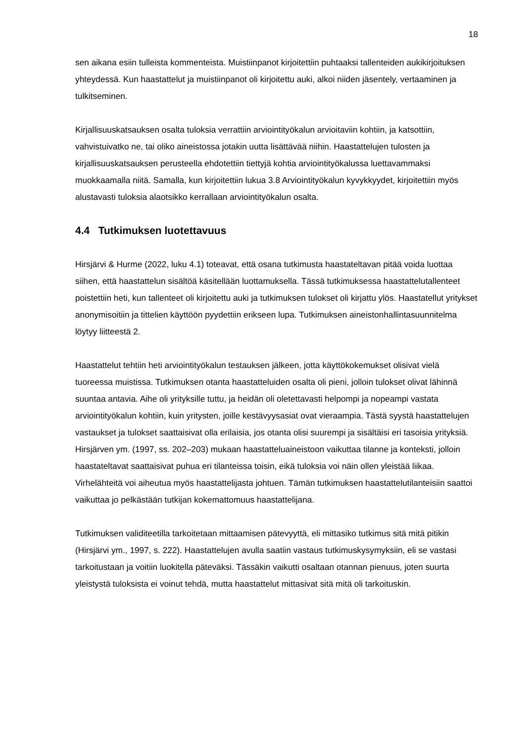18
sen aikana esiin tulleista kommenteista. Muistiinpanot kirjoitettiin puhtaaksi tallenteiden aukikirjoituksen yhteydessä. Kun haastattelut ja muistiinpanot oli kirjoitettu auki, alkoi niiden jäsentely, vertaaminen ja tulkitseminen.
Kirjallisuuskatsauksen osalta tuloksia verrattiin arviointityökalun arvioitaviin kohtiin, ja katsottiin, vahvistuivatko ne, tai oliko aineistossa jotakin uutta lisättävää niihin. Haastattelujen tulosten ja kirjallisuuskatsauksen perusteella ehdotettiin tiettyjä kohtia arviointityökalussa luettavammaksi muokkaamalla niitä. Samalla, kun kirjoitettiin lukua 3.8 Arviointityökalun kyvykkyydet, kirjoitettiin myös alustavasti tuloksia alaotsikko kerrallaan arviointityökalun osalta.
4.4 Tutkimuksen luotettavuus
Hirsjärvi & Hurme (2022, luku 4.1) toteavat, että osana tutkimusta haastateltavan pitää voida luottaa siihen, että haastattelun sisältöä käsitellään luottamuksella. Tässä tutkimuksessa haastattelutallenteet poistettiin heti, kun tallenteet oli kirjoitettu auki ja tutkimuksen tulokset oli kirjattu ylös. Haastatellut yritykset anonymisoitiin ja tittelien käyttöön pyydettiin erikseen lupa. Tutkimuksen aineistonhallintasuunnitelma löytyy liitteestä 2.
Haastattelut tehtiin heti arviointityökalun testauksen jälkeen, jotta käyttökokemukset olisivat vielä tuoreessa muistissa. Tutkimuksen otanta haastatteluiden osalta oli pieni, jolloin tulokset olivat lähinnä suuntaa antavia. Aihe oli yrityksille tuttu, ja heidän oli oletettavasti helpompi ja nopeampi vastata arviointityökalun kohtiin, kuin yritysten, joille kestävyysasiat ovat vieraampia. Tästä syystä haastattelujen vastaukset ja tulokset saattaisivat olla erilaisia, jos otanta olisi suurempi ja sisältäisi eri tasoisia yrityksiä. Hirsjärven ym. (1997, ss. 202–203) mukaan haastatteluaineistoon vaikuttaa tilanne ja konteksti, jolloin haastateltavat saattaisivat puhua eri tilanteissa toisin, eikä tuloksia voi näin ollen yleistää liikaa. Virhelähteitä voi aiheutua myös haastattelijasta johtuen. Tämän tutkimuksen haastattelutilanteisiin saattoi vaikuttaa jo pelkästään tutkijan kokemattomuus haastattelijana.
Tutkimuksen validiteetilla tarkoitetaan mittaamisen pätevyyttä, eli mittasiko tutkimus sitä mitä pitikin (Hirsjärvi ym., 1997, s. 222). Haastattelujen avulla saatiin vastaus tutkimuskysymyksiin, eli se vastasi tarkoitustaan ja voitiin luokitella päteväksi. Tässäkin vaikutti osaltaan otannan pienuus, joten suurta yleistystä tuloksista ei voinut tehdä, mutta haastattelut mittasivat sitä mitä oli tarkoituskin.